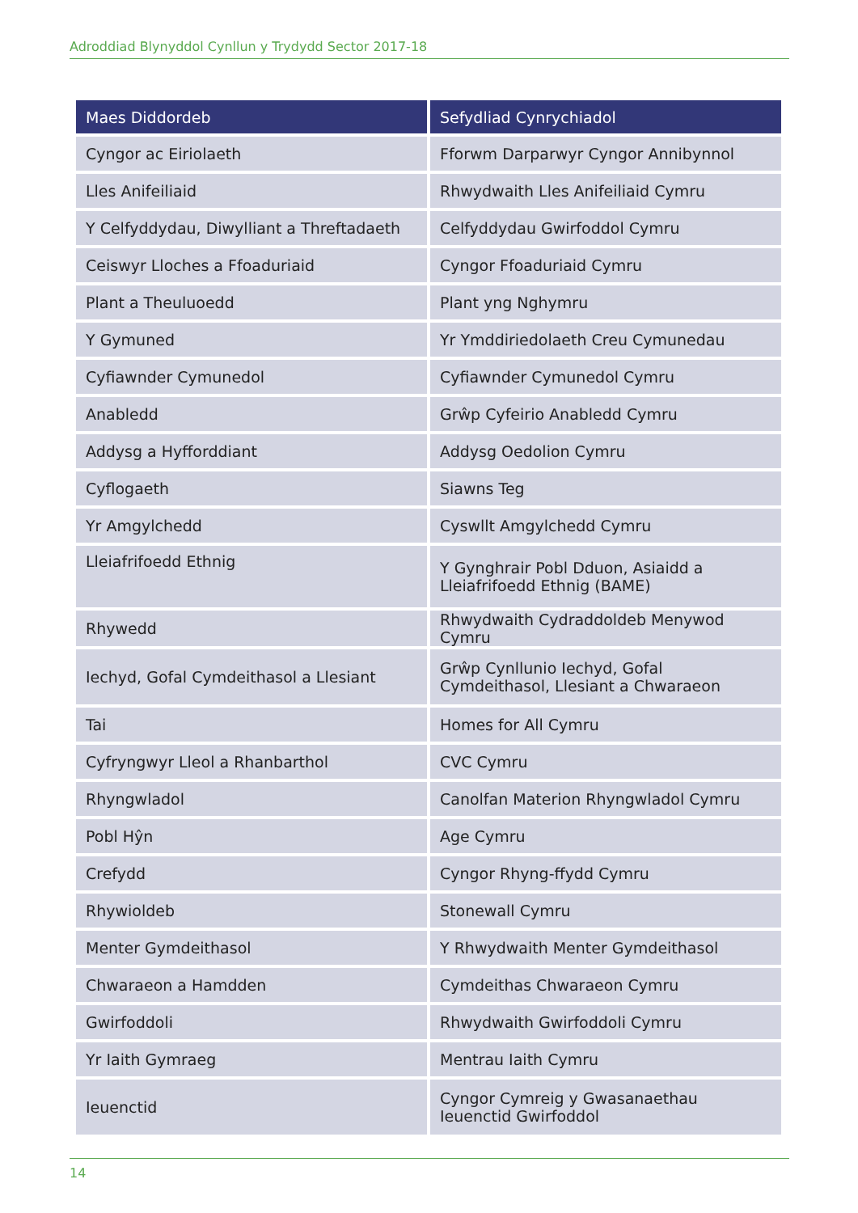Adroddiad Blynyddol Cynllun y Trydydd Sector 2017-18
| Maes Diddordeb | Sefydliad Cynrychiadol |
| --- | --- |
| Cyngor ac Eiriolaeth | Fforwm Darparwyr Cyngor Annibynnol |
| Lles Anifeiliaid | Rhwydwaith Lles Anifeiliaid Cymru |
| Y Celfyddydau, Diwylliant a Threftadaeth | Celfyddydau Gwirfoddol Cymru |
| Ceiswyr Lloches a Ffoaduriaid | Cyngor Ffoaduriaid Cymru |
| Plant a Theuluoedd | Plant yng Nghymru |
| Y Gymuned | Yr Ymddiriedolaeth Creu Cymunedau |
| Cyfiawnder Cymunedol | Cyfiawnder Cymunedol Cymru |
| Anabledd | Grŵp Cyfeirio Anabledd Cymru |
| Addysg a Hyfforddiant | Addysg Oedolion Cymru |
| Cyflogaeth | Siawns Teg |
| Yr Amgylchedd | Cyswllt Amgylchedd Cymru |
| Lleiafrifoedd Ethnig | Y Gynghrair Pobl Dduon, Asiaidd a Lleiafrifoedd Ethnig (BAME) |
| Rhywedd | Rhwydwaith Cydraddoldeb Menywod Cymru |
| Iechyd, Gofal Cymdeithasol a Llesiant | Grŵp Cynllunio Iechyd, Gofal Cymdeithasol, Llesiant a Chwaraeon |
| Tai | Homes for All Cymru |
| Cyfryngwyr Lleol a Rhanbarthol | CVC Cymru |
| Rhyngwladol | Canolfan Materion Rhyngwladol Cymru |
| Pobl Hŷn | Age Cymru |
| Crefydd | Cyngor Rhyng-ffydd Cymru |
| Rhywioldeb | Stonewall Cymru |
| Menter Gymdeithasol | Y Rhwydwaith Menter Gymdeithasol |
| Chwaraeon a Hamdden | Cymdeithas Chwaraeon Cymru |
| Gwirfoddoli | Rhwydwaith Gwirfoddoli Cymru |
| Yr Iaith Gymraeg | Mentrau Iaith Cymru |
| Ieuenctid | Cyngor Cymreig y Gwasanaethau Ieuenctid Gwirfoddol |
14